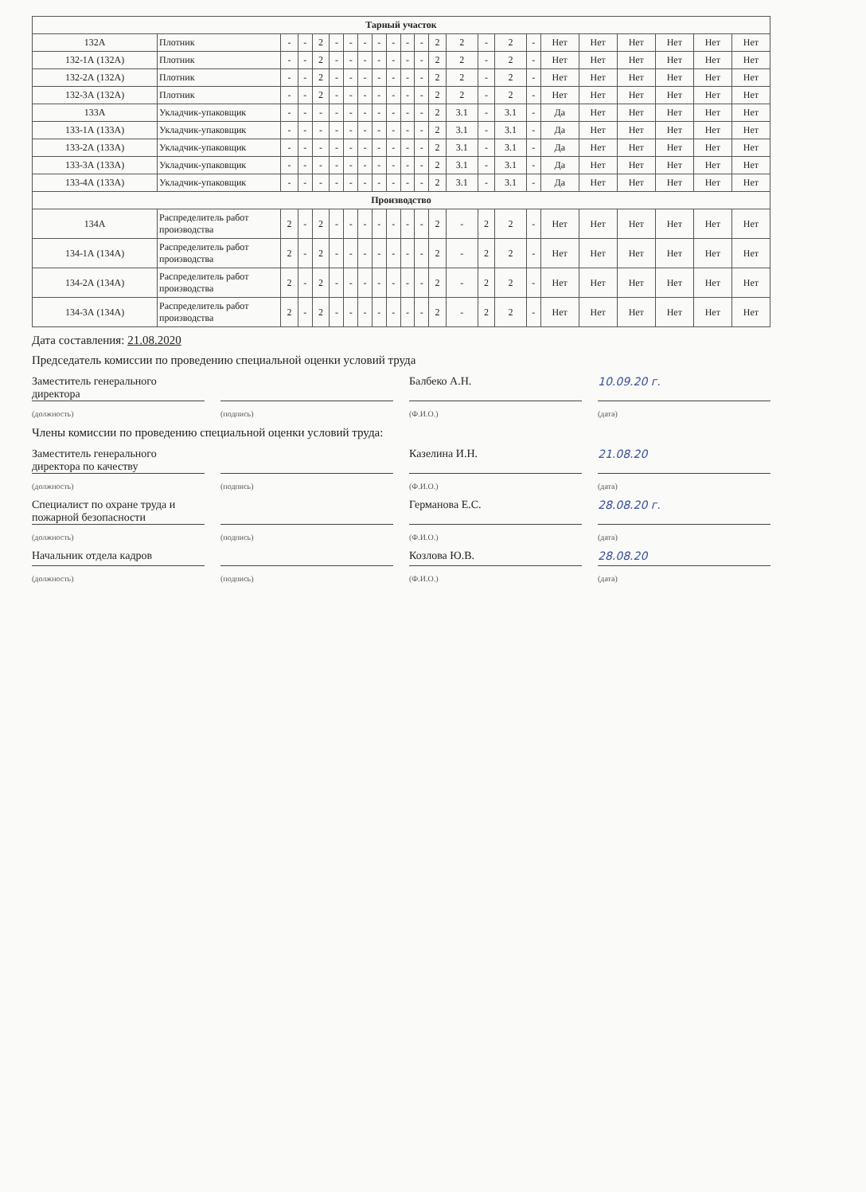| Тарный участок | | | | | | | | | | | | | | | | | | | | | | |
| --- | --- | --- | --- | --- | --- | --- | --- | --- | --- | --- | --- | --- | --- | --- | --- | --- | --- | --- | --- | --- | --- | --- |
| 132А | Плотник | - | - | 2 | - | - | - | - | - | - | - | 2 | 2 | - | 2 | - | Нет | Нет | Нет | Нет | Нет | Нет |
| 132-1А (132А) | Плотник | - | - | 2 | - | - | - | - | - | - | - | 2 | 2 | - | 2 | - | Нет | Нет | Нет | Нет | Нет | Нет |
| 132-2А (132А) | Плотник | - | - | 2 | - | - | - | - | - | - | - | 2 | 2 | - | 2 | - | Нет | Нет | Нет | Нет | Нет | Нет |
| 132-3А (132А) | Плотник | - | - | 2 | - | - | - | - | - | - | - | 2 | 2 | - | 2 | - | Нет | Нет | Нет | Нет | Нет | Нет |
| 133А | Укладчик-упаковщик | - | - | - | - | - | - | - | - | - | - | 2 | 3.1 | - | 3.1 | - | Да | Нет | Нет | Нет | Нет | Нет |
| 133-1А (133А) | Укладчик-упаковщик | - | - | - | - | - | - | - | - | - | - | 2 | 3.1 | - | 3.1 | - | Да | Нет | Нет | Нет | Нет | Нет |
| 133-2А (133А) | Укладчик-упаковщик | - | - | - | - | - | - | - | - | - | - | 2 | 3.1 | - | 3.1 | - | Да | Нет | Нет | Нет | Нет | Нет |
| 133-3А (133А) | Укладчик-упаковщик | - | - | - | - | - | - | - | - | - | - | 2 | 3.1 | - | 3.1 | - | Да | Нет | Нет | Нет | Нет | Нет |
| 133-4А (133А) | Укладчик-упаковщик | - | - | - | - | - | - | - | - | - | - | 2 | 3.1 | - | 3.1 | - | Да | Нет | Нет | Нет | Нет | Нет |
| Производство | | | | | | | | | | | | | | | | | | | | | | |
| 134А | Распределитель работ производства | 2 | - | 2 | - | - | - | - | - | - | - | 2 | - | 2 | 2 | - | Нет | Нет | Нет | Нет | Нет | Нет |
| 134-1А (134А) | Распределитель работ производства | 2 | - | 2 | - | - | - | - | - | - | - | 2 | - | 2 | 2 | - | Нет | Нет | Нет | Нет | Нет | Нет |
| 134-2А (134А) | Распределитель работ производства | 2 | - | 2 | - | - | - | - | - | - | - | 2 | - | 2 | 2 | - | Нет | Нет | Нет | Нет | Нет | Нет |
| 134-3А (134А) | Распределитель работ производства | 2 | - | 2 | - | - | - | - | - | - | - | 2 | - | 2 | 2 | - | Нет | Нет | Нет | Нет | Нет | Нет |
Дата составления: 21.08.2020
Председатель комиссии по проведению специальной оценки условий труда
Заместитель генерального директора
Балбеко А.Н. 10.09.20 г.
(должность) (подпись) (Ф.И.О.) (дата)
Члены комиссии по проведению специальной оценки условий труда:
Заместитель генерального директора по качеству
Казелина И.Н. 21.08.20
(должность) (подпись) (Ф.И.О.) (дата)
Специалист по охране труда и пожарной безопасности
Германова Е.С. 28.08.20 г.
(должность) (подпись) (Ф.И.О.) (дата)
Начальник отдела кадров Козлова Ю.В. 28.08.20
(должность) (подпись) (Ф.И.О.) (дата)